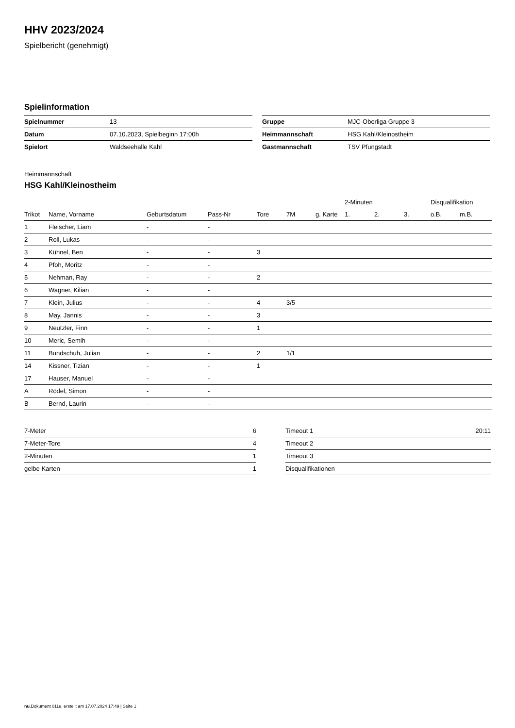HHV 2023/2024
Spielbericht (genehmigt)
Spielinformation
| Spielnummer | 13 |
| Datum | 07.10.2023, Spielbeginn 17:00h |
| Spielort | Waldseehalle Kahl |
| Gruppe | MJC-Oberliga Gruppe 3 |
| Heimmannschaft | HSG Kahl/Kleinostheim |
| Gastmannschaft | TSV Pfungstadt |
Heimmannschaft
HSG Kahl/Kleinostheim
| | | | | | | | 2-Minuten | | | Disqualifikation | |
| --- | --- | --- | --- | --- | --- | --- | --- | --- | --- | --- | --- |
| Trikot | Name, Vorname | Geburtsdatum | Pass-Nr | Tore | 7M | g. Karte | 1. | 2. | 3. | o.B. | m.B. |
| 1 | Fleischer, Liam | - | - | | | | | | | | |
| 2 | Roll, Lukas | - | - | | | | | | | | |
| 3 | Kühnel, Ben | - | - | 3 | | | | | | | |
| 4 | Pfoh, Moritz | - | - | | | | | | | | |
| 5 | Nehman, Ray | - | - | 2 | | | | | | | |
| 6 | Wagner, Kilian | - | - | | | | | | | | |
| 7 | Klein, Julius | - | - | 4 | 3/5 | | | | | | |
| 8 | May, Jannis | - | - | 3 | | | | | | | |
| 9 | Neutzler, Finn | - | - | 1 | | | | | | | |
| 10 | Meric, Semih | - | - | | | | | | | | |
| 11 | Bundschuh, Julian | - | - | 2 | 1/1 | | | | | | |
| 14 | Kissner, Tizian | - | - | 1 | | | | | | | |
| 17 | Hauser, Manuel | - | - | | | | | | | | |
| A | Rödel, Simon | - | - | | | | | | | | |
| B | Bernd, Laurin | - | - | | | | | | | | |
| 7-Meter | 6 |
| 7-Meter-Tore | 4 |
| 2-Minuten | 1 |
| gelbe Karten | 1 |
| Timeout 1 | 20:11 |
| Timeout 2 | |
| Timeout 3 | |
| Disqualifikationen | |
nu.Dokument 011e, erstellt am 17.07.2024 17:49 | Seite 1